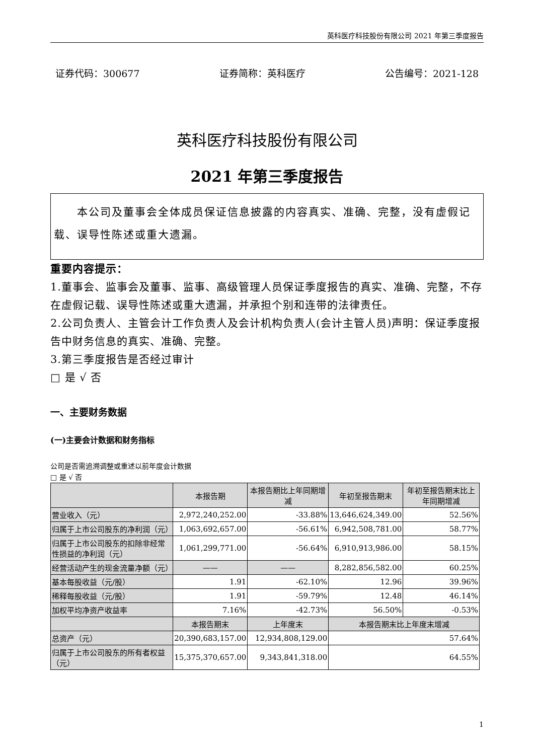英科医疗科技股份有限公司 2021 年第三季度报告
证券代码：300677 证券简称：英科医疗 公告编号：2021-128
英科医疗科技股份有限公司
2021 年第三季度报告
  本公司及董事会全体成员保证信息披露的内容真实、准确、完整，没有虚假记载、误导性陈述或重大遗漏。
重要内容提示：
1.董事会、监事会及董事、监事、高级管理人员保证季度报告的真实、准确、完整，不存在虚假记载、误导性陈述或重大遗漏，并承担个别和连带的法律责任。
2.公司负责人、主管会计工作负责人及会计机构负责人(会计主管人员)声明：保证季度报告中财务信息的真实、准确、完整。
3.第三季度报告是否经过审计
□ 是 √ 否
一、主要财务数据
(一)主要会计数据和财务指标
公司是否需追溯调整或重述以前年度会计数据
□ 是 √ 否
| | 本报告期 | 本报告期比上年同期增减 | 年初至报告期末 | 年初至报告期末比上年同期增减 |
| --- | --- | --- | --- | --- |
| 营业收入（元） | 2,972,240,252.00 | -33.88% | 13,646,624,349.00 | 52.56% |
| 归属于上市公司股东的净利润（元） | 1,063,692,657.00 | -56.61% | 6,942,508,781.00 | 58.77% |
| 归属于上市公司股东的扣除非经常性损益的净利润（元） | 1,061,299,771.00 | -56.64% | 6,910,913,986.00 | 58.15% |
| 经营活动产生的现金流量净额（元） | —— | —— | 8,282,856,582.00 | 60.25% |
| 基本每股收益（元/股） | 1.91 | -62.10% | 12.96 | 39.96% |
| 稀释每股收益（元/股） | 1.91 | -59.79% | 12.48 | 46.14% |
| 加权平均净资产收益率 | 7.16% | -42.73% | 56.50% | -0.53% |
| | 本报告期末 | 上年度末 | 本报告期末比上年度末增减 | |
| 总资产（元） | 20,390,683,157.00 | 12,934,808,129.00 | 57.64% | |
| 归属于上市公司股东的所有者权益（元） | 15,375,370,657.00 | 9,343,841,318.00 | 64.55% | |
1